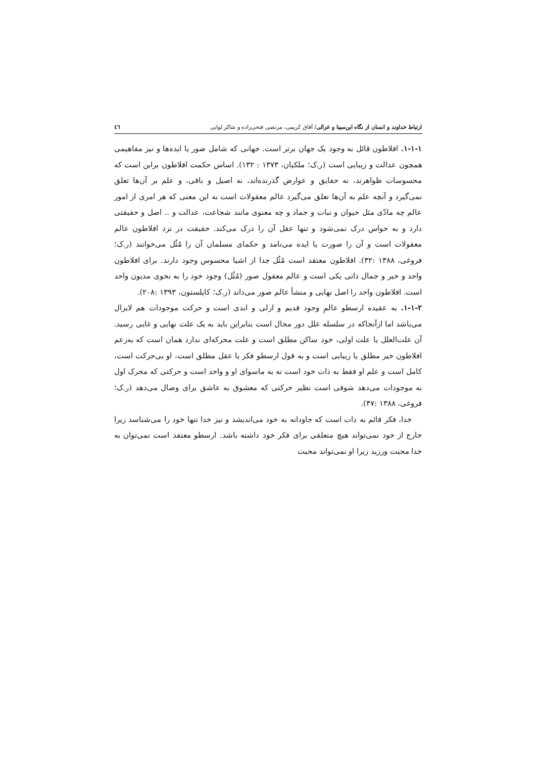ارتباط خداوند و انسان از نگاه ابن‌سینا و غزالی/ آفاق کریمی، مرتضی فتحی‌زاده و شاکر لوایی ٤٦
۱-۱-۱. افلاطون قائل به وجود یک جهان برتر است. جهانی که شامل صور یا ایده‌ها و نیز مفاهیمی همچون عدالت و زیبایی است (ر.ک؛ ملکیان، ۱۳۷۳ : ۱۳۲). اساس حکمت افلاطون براین است که محسوسات ظواهرند، نه حقایق و عوارض گذرنده‌اند، نه اصیل و باقی، و علم بر آن‌ها تعلق نمی‌گیرد و آنچه علم به آن‌ها تعلق می‌گیرد عالم معقولات است به این معنی که هر امری از امور عالم چه مادّی مثل حیوان و نبات و جماد و چه معنوی مانند شجاعت، عدالت و .. اصل و حقیقتی دارد و به حواس درک نمی‌شود و تنها عقل آن را درک می‌کند. حقیقت در نزد افلاطون عالم معقولات است و آن را صورت یا ایده می‌نامد و حکمای مسلمان آن را مُثُل می‌خوانند (ر.ک؛ فروغی، ۱۳۸۸ :۳۲). افلاطون معتقد است مُثُل جدا از اشیا محسوس وجود دارند. برای افلاطون واحد و خیر و جمال ذاتی یکی است و عالم معقول صور (مُثُل) وجود خود را به نحوی مدیون واحد است. افلاطون واحد را اصل نهایی و منشأ عالم صور می‌داند (ر.ک؛ کاپلستون، ۱۳۹۳ :۲۰۸).
۱-۱-۲. به عقیده ارسطو عالمِ وجود قدیم و ازلی و ابدی است و حرکت موجودات هم لایزال می‌باشد اما ازآنجاکه در سلسله علل دور محال است بنابراین باید به یک علت نهایی و غایی رسید. آن علت‌العلل یا علت اولی، خود ساکن مطلق است و علت محرکه‌ای ندارد همان است که به‌زعم افلاطون خیر مطلق یا زیبایی است و به قول ارسطو فکر یا عقل مطلق است، او بی‌حرکت است، کامل است و علم او فقط به ذات خود است نه به ماسوای او و واحد است و حرکتی که محرک اول به موجودات می‌دهد شوقی است نظیر حرکتی که معشوق به عاشق برای وصال می‌دهد (ر.ک؛ فروغی، ۱۳۸۸ :۴۷).
خدا، فکر قائم به ذات است که جاودانه به خود می‌اندیشد و نیز خدا تنها خود را می‌شناسد زیرا خارج از خود نمی‌تواند هیچ متعلقی برای فکر خود داشته باشد. ارسطو معتقد است نمی‌توان به خدا محبت ورزید زیرا او نمی‌تواند محبت